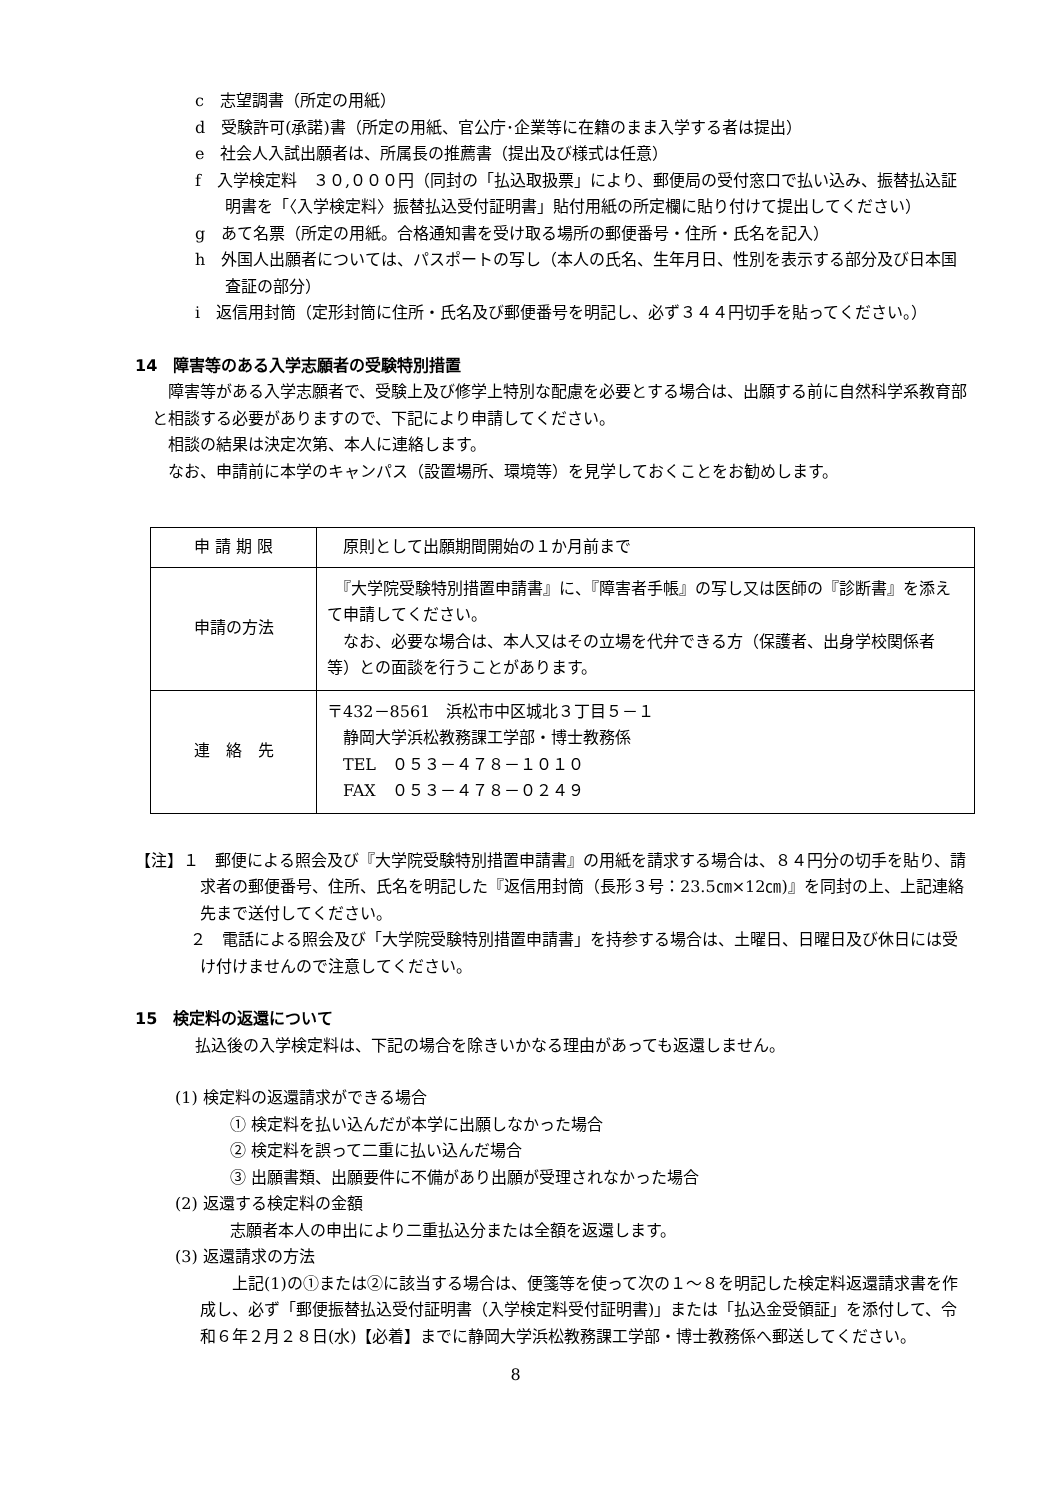c　志望調書（所定の用紙）
d　受験許可(承諾)書（所定の用紙、官公庁･企業等に在籍のまま入学する者は提出）
e　社会人入試出願者は、所属長の推薦書（提出及び様式は任意）
f　入学検定料　３０,０００円（同封の「払込取扱票」により、郵便局の受付窓口で払い込み、振替払込証明書を「〈入学検定料〉振替払込受付証明書」貼付用紙の所定欄に貼り付けて提出してください）
g　あて名票（所定の用紙。合格通知書を受け取る場所の郵便番号・住所・氏名を記入）
h　外国人出願者については、パスポートの写し（本人の氏名、生年月日、性別を表示する部分及び日本国査証の部分）
i　返信用封筒（定形封筒に住所・氏名及び郵便番号を明記し、必ず３４４円切手を貼ってください。）
14　障害等のある入学志願者の受験特別措置
障害等がある入学志願者で、受験上及び修学上特別な配慮を必要とする場合は、出願する前に自然科学系教育部と相談する必要がありますので、下記により申請してください。
相談の結果は決定次第、本人に連絡します。
なお、申請前に本学のキャンパス（設置場所、環境等）を見学しておくことをお勧めします。
| 申 請 期 限 | 原則として出願期間開始の１か月前まで |
| 申請の方法 | 『大学院受験特別措置申請書』に、『障害者手帳』の写し又は医師の『診断書』を添えて申請してください。 なお、必要な場合は、本人又はその立場を代弁できる方（保護者、出身学校関係者等）との面談を行うことがあります。 |
| 連 絡 先 | 〒432－8561 浜松市中区城北３丁目５－１ 静岡大学浜松教務課工学部・博士教務係 TEL ０５３－４７８－１０１０ FAX ０５３－４７８－０２４９ |
【注】１　郵便による照会及び『大学院受験特別措置申請書』の用紙を請求する場合は、８４円分の切手を貼り、請求者の郵便番号、住所、氏名を明記した『返信用封筒（長形３号：23.5㎝×12㎝)』を同封の上、上記連絡先まで送付してください。
２　電話による照会及び「大学院受験特別措置申請書」を持参する場合は、土曜日、日曜日及び休日には受け付けませんので注意してください。
15　検定料の返還について
払込後の入学検定料は、下記の場合を除きいかなる理由があっても返還しません。
(1) 検定料の返還請求ができる場合
① 検定料を払い込んだが本学に出願しなかった場合
② 検定料を誤って二重に払い込んだ場合
③ 出願書類、出願要件に不備があり出願が受理されなかった場合
(2) 返還する検定料の金額
志願者本人の申出により二重払込分または全額を返還します。
(3) 返還請求の方法
上記(1)の①または②に該当する場合は、便箋等を使って次の１～８を明記した検定料返還請求書を作成し、必ず「郵便振替払込受付証明書（入学検定料受付証明書)」または「払込金受領証」を添付して、令和６年２月２８日(水)【必着】までに静岡大学浜松教務課工学部・博士教務係へ郵送してください。
8